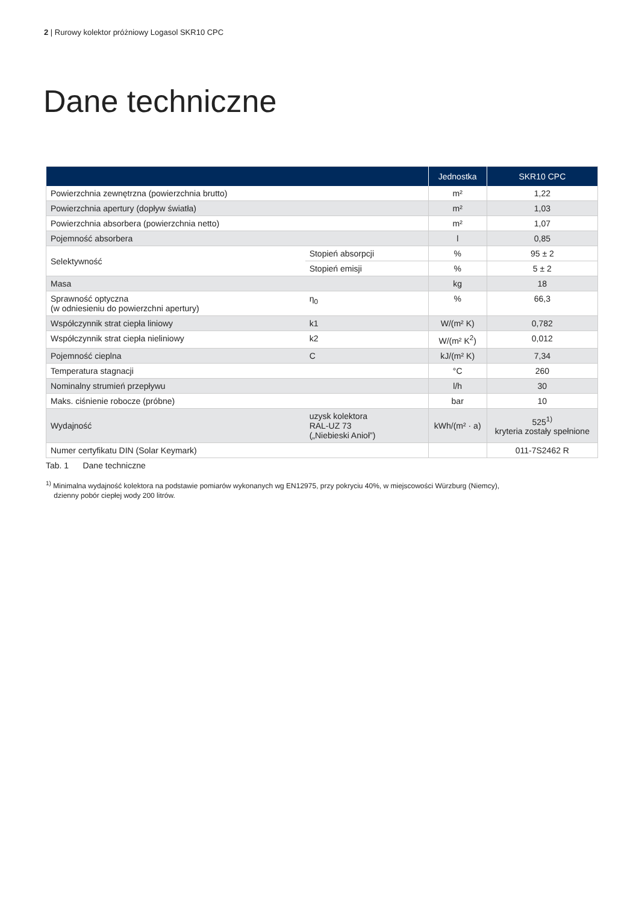2 | Rurowy kolektor próżniowy Logasol SKR10 CPC
Dane techniczne
| | | Jednostka | SKR10 CPC |
| --- | --- | --- | --- |
| Powierzchnia zewnętrzna (powierzchnia brutto) | | m² | 1,22 |
| Powierzchnia apertury (dopływ światła) | | m² | 1,03 |
| Powierzchnia absorbera (powierzchnia netto) | | m² | 1,07 |
| Pojemność absorbera | | l | 0,85 |
| Selektywność | Stopień absorpcji | % | 95 ± 2 |
| | Stopień emisji | % | 5 ± 2 |
| Masa | | kg | 18 |
| Sprawność optyczna (w odniesieniu do powierzchni apertury) | η<sub>0</sub> | % | 66,3 |
| Współczynnik strat ciepła liniowy | k1 | W/(m² K) | 0,782 |
| Współczynnik strat ciepła nieliniowy | k2 | W/(m² K<sup>2</sup>) | 0,012 |
| Pojemność cieplna | C | kJ/(m² K) | 7,34 |
| Temperatura stagnacji | | °C | 260 |
| Nominalny strumień przepływu | | l/h | 30 |
| Maks. ciśnienie robocze (próbne) | | bar | 10 |
| Wydajność | uzysk kolektora RAL-UZ 73 („Niebieski Anioł”) | kWh/(m² · a) | 525<sup>1)</sup> kryteria zostały spełnione |
| Numer certyfikatu DIN (Solar Keymark) | | | 011-7S2462 R |
Tab. 1 Dane techniczne
<sup>1)</sup> Minimalna wydajność kolektora na podstawie pomiarów wykonanych wg EN12975, przy pokryciu 40%, w miejscowości Würzburg (Niemcy),
dzienny pobór ciepłej wody 200 litrów.